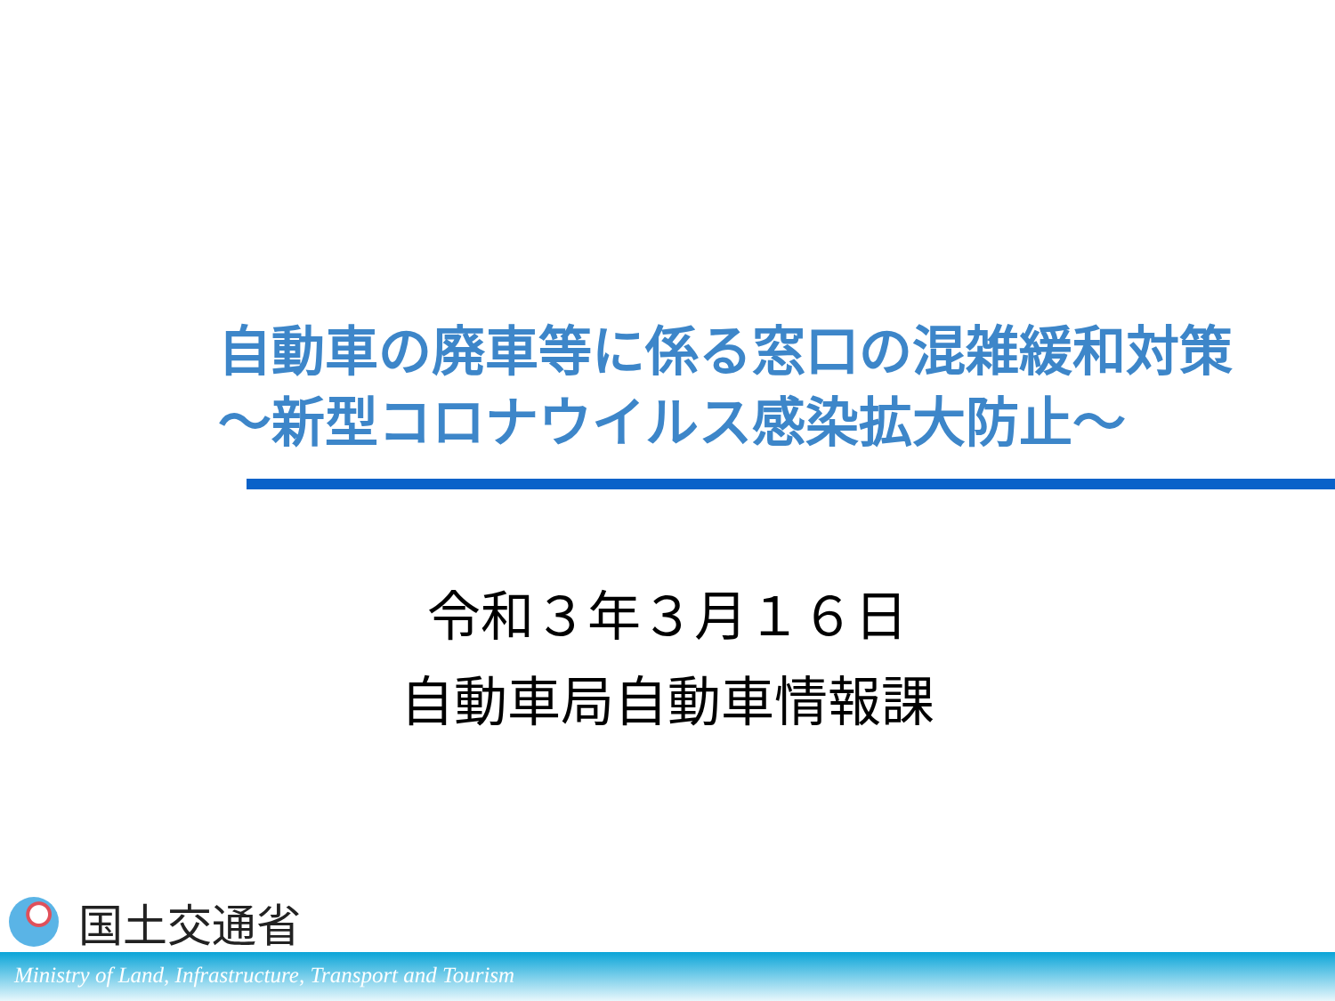自動車の廃車等に係る窓口の混雑緩和対策
～新型コロナウイルス感染拡大防止～
令和３年３月１６日
自動車局自動車情報課
国土交通省
Ministry of Land, Infrastructure, Transport and Tourism